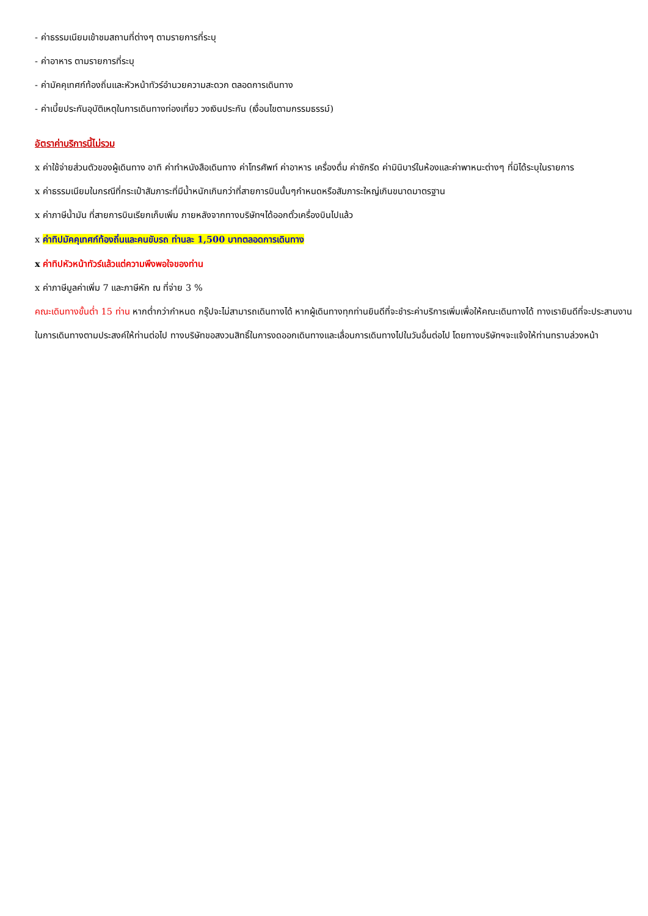- ค่าธรรมเนียมเข้าชมสถานที่ต่างๆ ตามรายการที่ระบุ
- ค่าอาหาร ตามรายการที่ระบุ
- ค่ามัคคุเทศก์ท้องถิ่นและหัวหน้าทัวร์อำนวยความสะดวก ตลอดการเดินทาง
- ค่าเบี้ยประกันอุบัติเหตุในการเดินทางท่องเที่ยว วงเงินประกัน (เงื่อนไขตามกรรมธรรม์)
อัตราค่าบริการนี้ไม่รวม
x ค่าใช้จ่ายส่วนตัวของผู้เดินทาง อาทิ ค่าทำหนังสือเดินทาง ค่าโทรศัพท์ ค่าอาหาร เครื่องดื่ม ค่าซักรีด ค่ามินิบาร์ในห้องและค่าพาหนะต่างๆ ที่มิได้ระบุในรายการ
x ค่าธรรมเนียมในกรณีที่กระเป๋าสัมภาระที่มีน้ำหนักเกินกว่าที่สายการบินนั้นๆกำหนดหรือสัมภาระใหญ่เกินขนาดมาตรฐาน
x ค่าภาษีน้ำมัน ที่สายการบินเรียกเก็บเพิ่ม ภายหลังจากทางบริษัทฯได้ออกตั๋วเครื่องบินไปแล้ว
x ค่าทิปมัคคุเทศก์ท้องถิ่นและคนขับรถ ท่านละ 1,500 บาทตลอดการเดินทาง
x ค่าทิปหัวหน้าทัวร์แล้วแต่ความพึงพอใจของท่าน
x ค่าภาษีมูลค่าเพิ่ม 7 และภาษีหัก ณ ที่จ่าย 3 %
คณะเดินทางขั้นต่ำ 15 ท่าน หากต่ำกว่ากำหนด กรุ๊ปจะไม่สามารถเดินทางได้ หากผู้เดินทางทุกท่านยินดีที่จะชำระค่าบริการเพิ่มเพื่อให้คณะเดินทางได้ ทางเรายินดีที่จะประสานงานในการเดินทางตามประสงค์ให้ท่านต่อไป ทางบริษัทขอสงวนสิทธิ์ในการงดออกเดินทางและเลื่อนการเดินทางไปในวันอื่นต่อไป โดยทางบริษัทฯจะแจ้งให้ท่านทราบล่วงหน้า